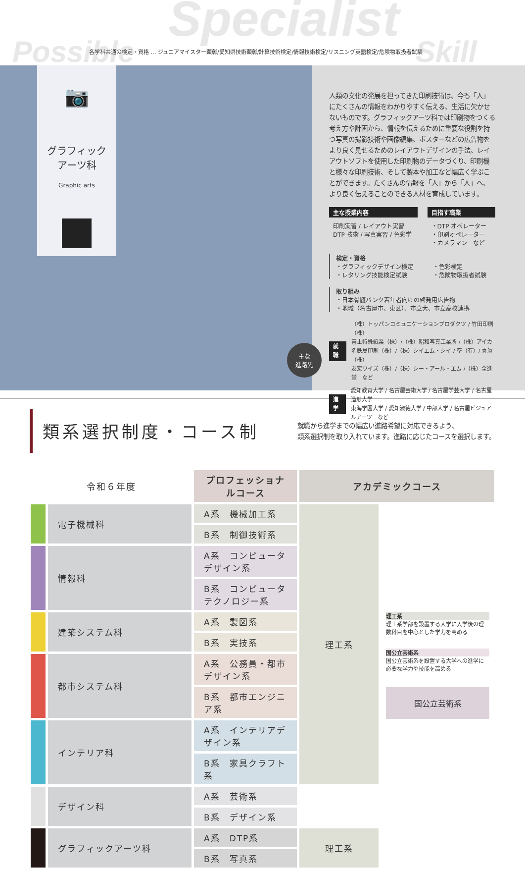Specialist
Possible Skill
各学科共通の検定・資格 … ジュニアマイスター顕彰/愛知県技術顕彰/計算技術検定/情報技術検定/リスニング英語検定/危険物取扱者試験
📷
グラフィック
アーツ科
Graphic arts
主な
進路先
人類の文化の発展を担ってきた印刷技術は、今も「人」にたくさんの情報をわかりやすく伝える、生活に欠かせないものです。グラフィックアーツ科では印刷物をつくる考え方や計画から、情報を伝えるために重要な役割を持つ写真の撮影技術や画像編集、ポスターなどの広告物をより良く見せるためのレイアウトデザインの手法、レイアウトソフトを使用した印刷物のデータづくり、印刷機と様々な印刷技術、そして製本や加工など幅広く学ぶことができます。たくさんの情報を「人」から「人」へ、より良く伝えることのできる人材を育成しています。
主な授業内容
印刷実習 / レイアウト実習
DTP 技術 / 写真実習 / 色彩学
目指す職業
・DTP オペレーター
・印刷オペレーター
・カメラマン　など
検定・資格
・グラフィックデザイン検定
・レタリング技能検定試験
・色彩検定
・危険物取扱者試験
取り組み
・日本骨髄バンク若年者向けの啓発用広告物
・地域（名古屋市、東区）、市立大、市立高校連携
就職 （株）トッパンコミュニケーションプロダクツ / 竹田印刷（株）
富士特殊紙業（株）/（株）昭和写真工業所 /（株）アイカ
名鉄局印刷（株）/（株）シイエム・シイ / 空（有）/ 丸眞（株）
友宏ワイズ（株）/（株）シー・アール・エム /（株）全進堂　など
進学 愛知教育大学 / 名古屋芸術大学 / 名古屋学芸大学 / 名古屋造形大学
東海学園大学 / 愛知淑徳大学 / 中部大学 / 名古屋ビジュアルアーツ　など
類系選択制度・コース制
就職から進学までの幅広い進路希望に対応できるよう、
類系選択制を取り入れています。進路に応じたコースを選択します。
| 令和６年度 | | プロフェッショナルコース | アカデミックコース | |
| --- | --- | --- | --- | --- |
| | 電子機械科 | A系 機械加工系 | 理工系 | 理工系 理工系学部を設置する大学に入学後の理数科目を中心とした学力を高める 国公立芸術系 国公立芸術系を設置する大学への進学に必要な学力や技能を高める 国公立芸術系 |
| | | B系 制御技術系 | | |
| | 情報科 | A系 コンピュータデザイン系 | | |
| | | B系 コンピュータテクノロジー系 | | |
| | 建築システム科 | A系 製図系 | | |
| | | B系 実技系 | | |
| | 都市システム科 | A系 公務員・都市デザイン系 | | |
| | | B系 都市エンジニア系 | | |
| | インテリア科 | A系 インテリアデザイン系 | | |
| | | B系 家具クラフト系 | | |
| | デザイン科 | A系 芸術系 | | |
| | | B系 デザイン系 | | |
| | グラフィックアーツ科 | A系 DTP系 | 理工系 | |
| | | B系 写真系 | | |